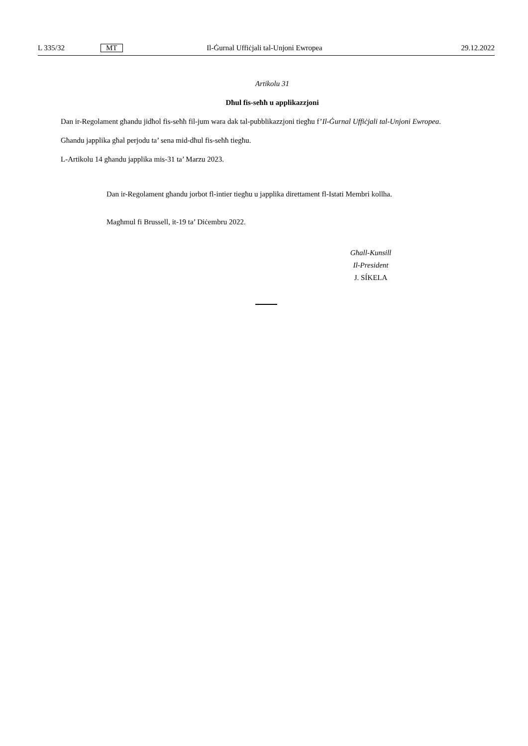L 335/32 MT Il-Ġurnal Uffiċjali tal-Unjoni Ewropea 29.12.2022
Artikolu 31
Dħul fis-seħħ u applikazzjoni
Dan ir-Regolament għandu jidħol fis-seħħ fil-jum wara dak tal-pubblikazzjoni tiegħu f’Il-Ġurnal Uffiċjali tal-Unjoni Ewropea.
Għandu japplika għal perjodu ta’ sena mid-dħul fis-seħħ tiegħu.
L-Artikolu 14 għandu japplika mis-31 ta’ Marzu 2023.
Dan ir-Regolament għandu jorbot fl-intier tiegħu u japplika direttament fl-Istati Membri kollha.
Magħmul fi Brussell, it-19 ta’ Diċembru 2022.
Għall-Kunsill
Il-President
J. SÍKELA